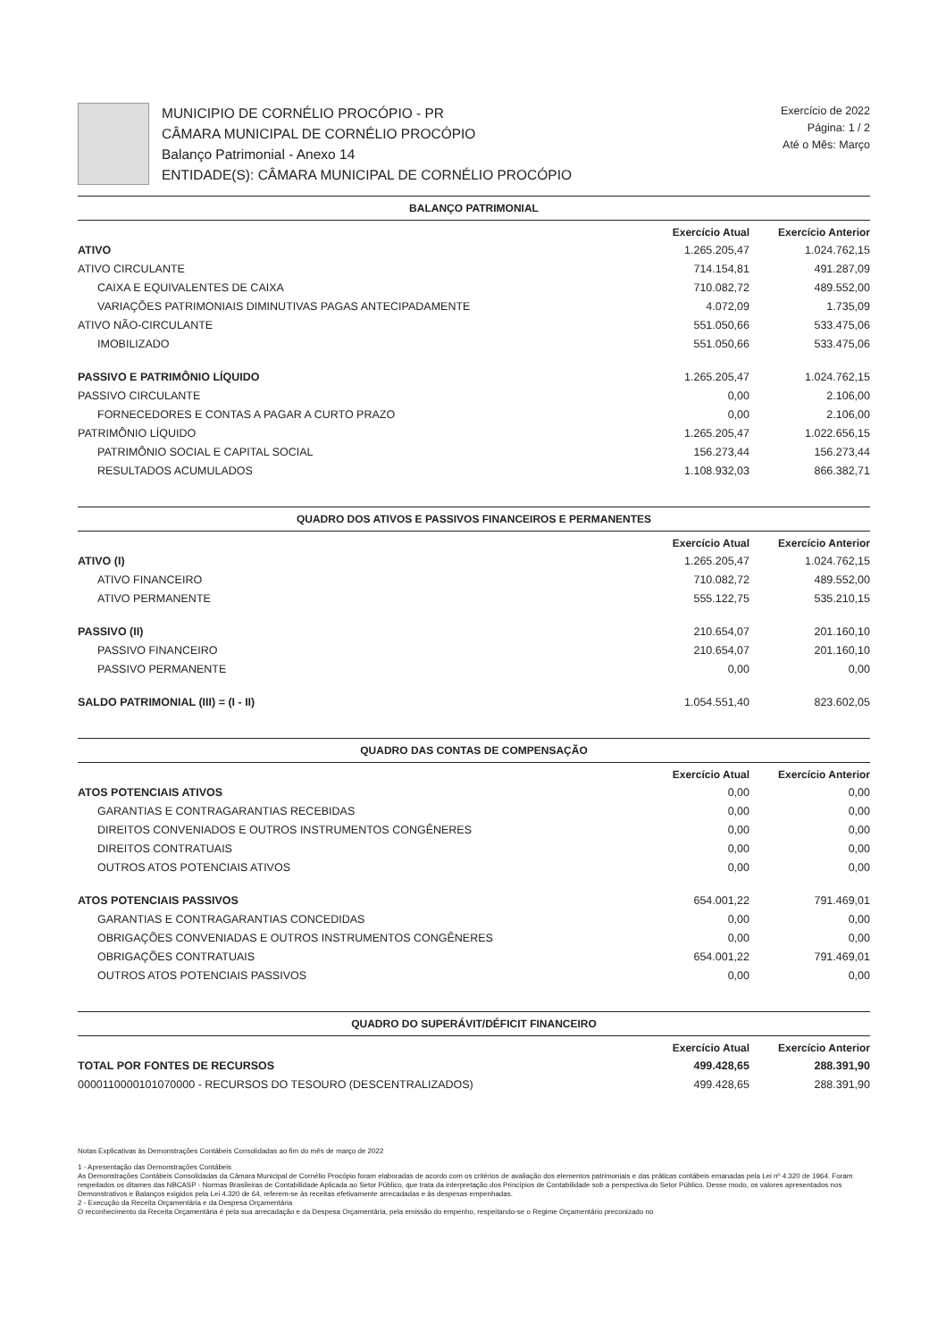MUNICIPIO DE CORNÉLIO PROCÓPIO - PR
CÂMARA MUNICIPAL DE CORNÉLIO PROCÓPIO
Balanço Patrimonial - Anexo 14
ENTIDADE(S): CÂMARA MUNICIPAL DE CORNÉLIO PROCÓPIO
Exercício de 2022
Página: 1 / 2
Até o Mês: Março
BALANÇO PATRIMONIAL
| | Exercício Atual | Exercício Anterior |
| --- | --- | --- |
| ATIVO | 1.265.205,47 | 1.024.762,15 |
| ATIVO CIRCULANTE | 714.154,81 | 491.287,09 |
| CAIXA E EQUIVALENTES DE CAIXA | 710.082,72 | 489.552,00 |
| VARIAÇÕES PATRIMONIAIS DIMINUTIVAS PAGAS ANTECIPADAMENTE | 4.072,09 | 1.735,09 |
| ATIVO NÃO-CIRCULANTE | 551.050,66 | 533.475,06 |
| IMOBILIZADO | 551.050,66 | 533.475,06 |
| PASSIVO E PATRIMÔNIO LÍQUIDO | 1.265.205,47 | 1.024.762,15 |
| PASSIVO CIRCULANTE | 0,00 | 2.106,00 |
| FORNECEDORES E CONTAS A PAGAR A CURTO PRAZO | 0,00 | 2.106,00 |
| PATRIMÔNIO LÍQUIDO | 1.265.205,47 | 1.022.656,15 |
| PATRIMÔNIO SOCIAL E CAPITAL SOCIAL | 156.273,44 | 156.273,44 |
| RESULTADOS ACUMULADOS | 1.108.932,03 | 866.382,71 |
QUADRO DOS ATIVOS E PASSIVOS FINANCEIROS E PERMANENTES
| | Exercício Atual | Exercício Anterior |
| --- | --- | --- |
| ATIVO (I) | 1.265.205,47 | 1.024.762,15 |
| ATIVO FINANCEIRO | 710.082,72 | 489.552,00 |
| ATIVO PERMANENTE | 555.122,75 | 535.210,15 |
| PASSIVO (II) | 210.654,07 | 201.160,10 |
| PASSIVO FINANCEIRO | 210.654,07 | 201.160,10 |
| PASSIVO PERMANENTE | 0,00 | 0,00 |
| SALDO PATRIMONIAL (III) = (I - II) | 1.054.551,40 | 823.602,05 |
QUADRO DAS CONTAS DE COMPENSAÇÃO
| | Exercício Atual | Exercício Anterior |
| --- | --- | --- |
| ATOS POTENCIAIS ATIVOS | 0,00 | 0,00 |
| GARANTIAS E CONTRAGARANTIAS RECEBIDAS | 0,00 | 0,00 |
| DIREITOS CONVENIADOS E OUTROS INSTRUMENTOS CONGÊNERES | 0,00 | 0,00 |
| DIREITOS CONTRATUAIS | 0,00 | 0,00 |
| OUTROS ATOS POTENCIAIS ATIVOS | 0,00 | 0,00 |
| ATOS POTENCIAIS PASSIVOS | 654.001,22 | 791.469,01 |
| GARANTIAS E CONTRAGARANTIAS CONCEDIDAS | 0,00 | 0,00 |
| OBRIGAÇÕES CONVENIADAS E OUTROS INSTRUMENTOS CONGÊNERES | 0,00 | 0,00 |
| OBRIGAÇÕES CONTRATUAIS | 654.001,22 | 791.469,01 |
| OUTROS ATOS POTENCIAIS PASSIVOS | 0,00 | 0,00 |
QUADRO DO SUPERÁVIT/DÉFICIT FINANCEIRO
| | Exercício Atual | Exercício Anterior |
| --- | --- | --- |
| TOTAL POR FONTES DE RECURSOS | 499.428,65 | 288.391,90 |
| 0000110000101070000 - RECURSOS DO TESOURO (DESCENTRALIZADOS) | 499.428,65 | 288.391,90 |
Notas Explicativas às Demonstrações Contábeis Consolidadas ao fim do mês de março de 2022
1 - Apresentação das Demonstrações Contábeis
As Demonstrações Contábeis Consolidadas da Câmara Municipal de Cornélio Procópio foram elaboradas de acordo com os critérios de avaliação dos elementos patrimoniais e das práticas contábeis emanadas pela Lei nº 4.320 de 1964. Foram respeitados os ditames das NBCASP - Normas Brasileiras de Contabilidade Aplicada ao Setor Público, que trata da interpretação dos Princípios de Contabilidade sob a perspectiva do Setor Público. Desse modo, os valores apresentados nos Demonstrativos e Balanços exigidos pela Lei 4.320 de 64, referem-se às receitas efetivamente arrecadadas e às despesas empenhadas.
2 - Execução da Receita Orçamentária e da Despesa Orçamentária
O reconhecimento da Receita Orçamentária é pela sua arrecadação e da Despesa Orçamentária, pela emissão do empenho, respeitando-se o Regime Orçamentário preconizado no